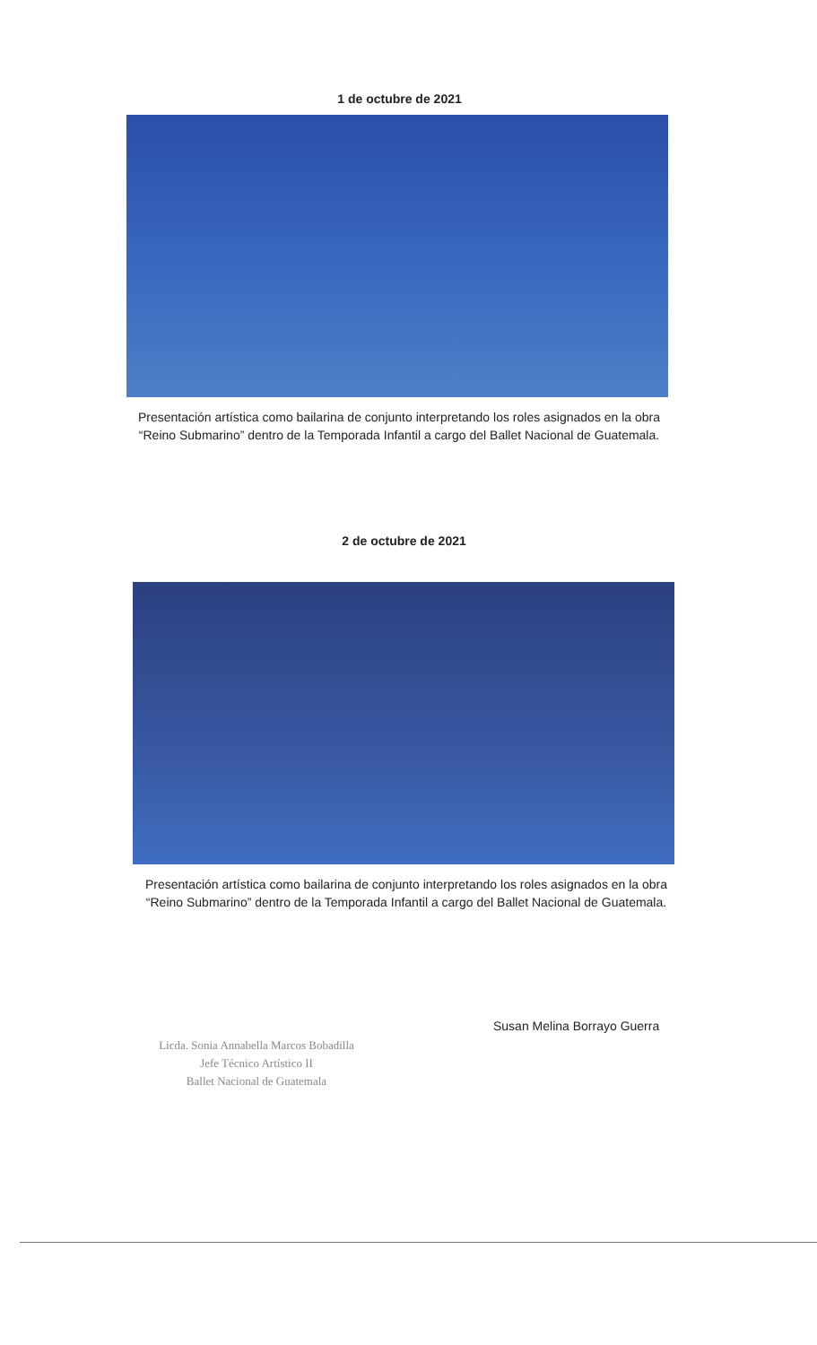1 de octubre de 2021
Presentación artística como bailarina de conjunto interpretando los roles asignados en la obra “Reino Submarino” dentro de la Temporada Infantil a cargo del Ballet Nacional de Guatemala.
2 de octubre de 2021
Presentación artística como bailarina de conjunto interpretando los roles asignados en la obra “Reino Submarino” dentro de la Temporada Infantil a cargo del Ballet Nacional de Guatemala.
Licda. Sonia Annabella Marcos Bobadilla
Jefe Técnico Artístico II
Ballet Nacional de Guatemala
Susan Melina Borrayo Guerra